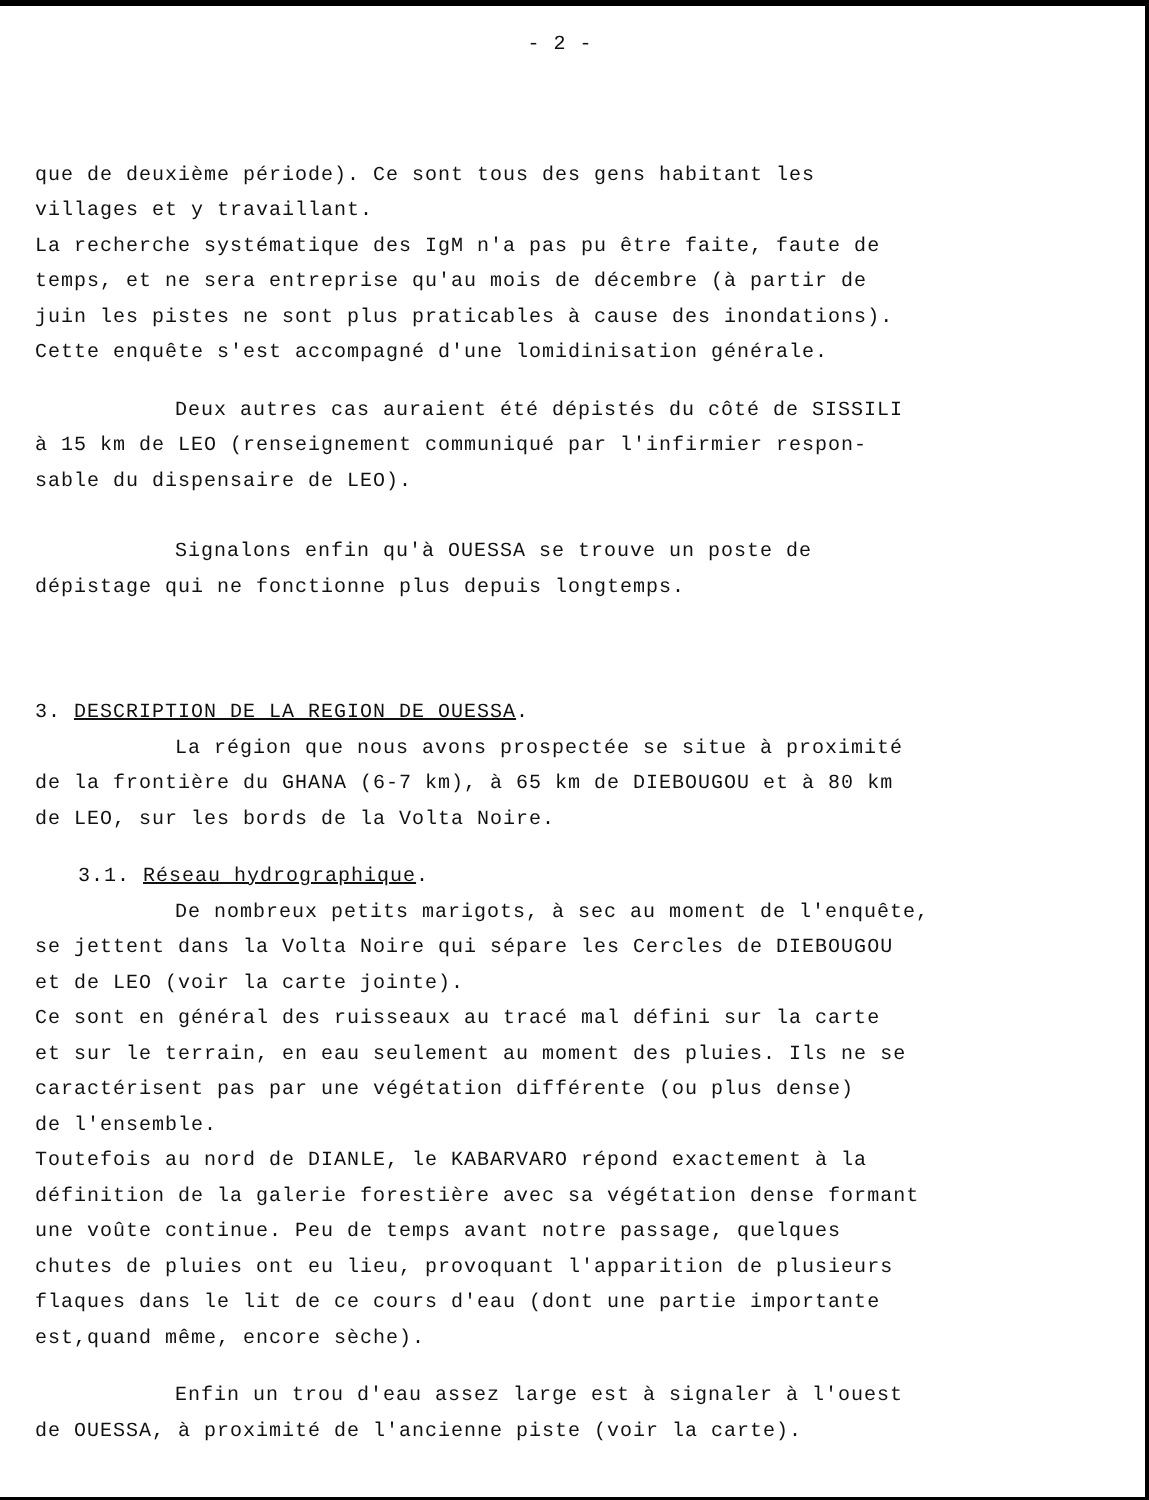- 2 -
que de deuxième période). Ce sont tous des gens habitant les
villages et y travaillant.
La recherche systématique des IgM n'a pas pu être faite, faute de
temps, et ne sera entreprise qu'au mois de décembre (à partir de
juin les pistes ne sont plus praticables à cause des inondations).
Cette enquête s'est accompagné d'une lomidinisation générale.
Deux autres cas auraient été dépistés du côté de SISSILI
à 15 km de LEO (renseignement communiqué par l'infirmier respon-
sable du dispensaire de LEO).
Signalons enfin qu'à OUESSA se trouve un poste de
dépistage qui ne fonctionne plus depuis longtemps.
3. DESCRIPTION DE LA REGION DE OUESSA.
La région que nous avons prospectée se situe à proximité
de la frontière du GHANA (6-7 km), à 65 km de DIEBOUGOU et à 80 km
de LEO, sur les bords de la Volta Noire.
3.1. Réseau hydrographique.
De nombreux petits marigots, à sec au moment de l'enquête,
se jettent dans la Volta Noire qui sépare les Cercles de DIEBOUGOU
et de LEO (voir la carte jointe).
Ce sont en général des ruisseaux au tracé mal défini sur la carte
et sur le terrain, en eau seulement au moment des pluies. Ils ne se
caractérisent pas par une végétation différente (ou plus dense)
de l'ensemble.
Toutefois au nord de DIANLE, le KABARVARO répond exactement à la
définition de la galerie forestière avec sa végétation dense formant
une voûte continue. Peu de temps avant notre passage, quelques
chutes de pluies ont eu lieu, provoquant l'apparition de plusieurs
flaques dans le lit de ce cours d'eau (dont une partie importante
est,quand même, encore sèche).
Enfin un trou d'eau assez large est à signaler à l'ouest
de OUESSA, à proximité de l'ancienne piste (voir la carte).